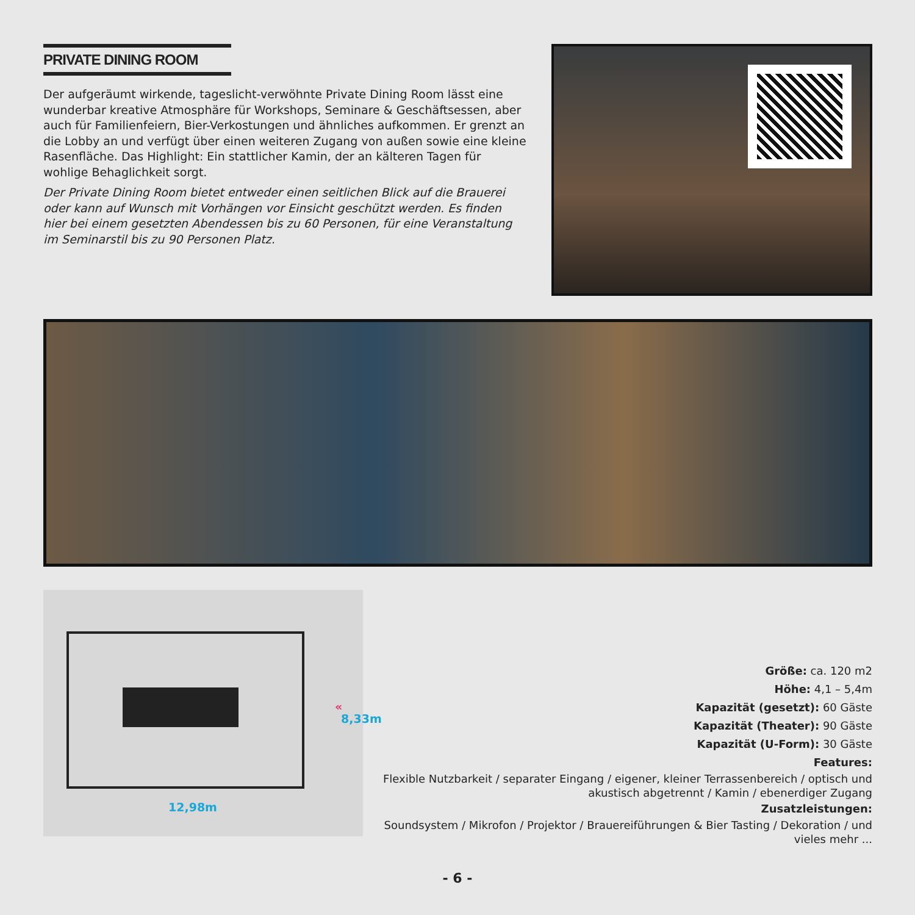PRIVATE DINING ROOM
Der aufgeräumt wirkende, tageslicht-verwöhnte Private Dining Room lässt eine wunderbar kreative Atmosphäre für Workshops, Seminare & Geschäftsessen, aber auch für Familienfeiern, Bier-Verkostungen und ähnliches aufkommen. Er grenzt an die Lobby an und verfügt über einen weiteren Zugang von außen sowie eine kleine Rasenfläche. Das Highlight: Ein stattlicher Kamin, der an kälteren Tagen für wohlige Behaglichkeit sorgt.
Der Private Dining Room bietet entweder einen seitlichen Blick auf die Brauerei oder kann auf Wunsch mit Vorhängen vor Einsicht geschützt werden. Es finden hier bei einem gesetzten Abendessen bis zu 60 Personen, für eine Veranstaltung im Seminarstil bis zu 90 Personen Platz.
«
8,33m
12,98m
Größe: ca. 120 m2
Höhe: 4,1 – 5,4m
Kapazität (gesetzt): 60 Gäste
Kapazität (Theater): 90 Gäste
Kapazität (U-Form): 30 Gäste
Features:
Flexible Nutzbarkeit / separater Eingang / eigener, kleiner Terrassenbereich / optisch und akustisch abgetrennt / Kamin / ebenerdiger Zugang
Zusatzleistungen:
Soundsystem / Mikrofon / Projektor / Brauereiführungen & Bier Tasting / Dekoration / und vieles mehr ...
- 6 -